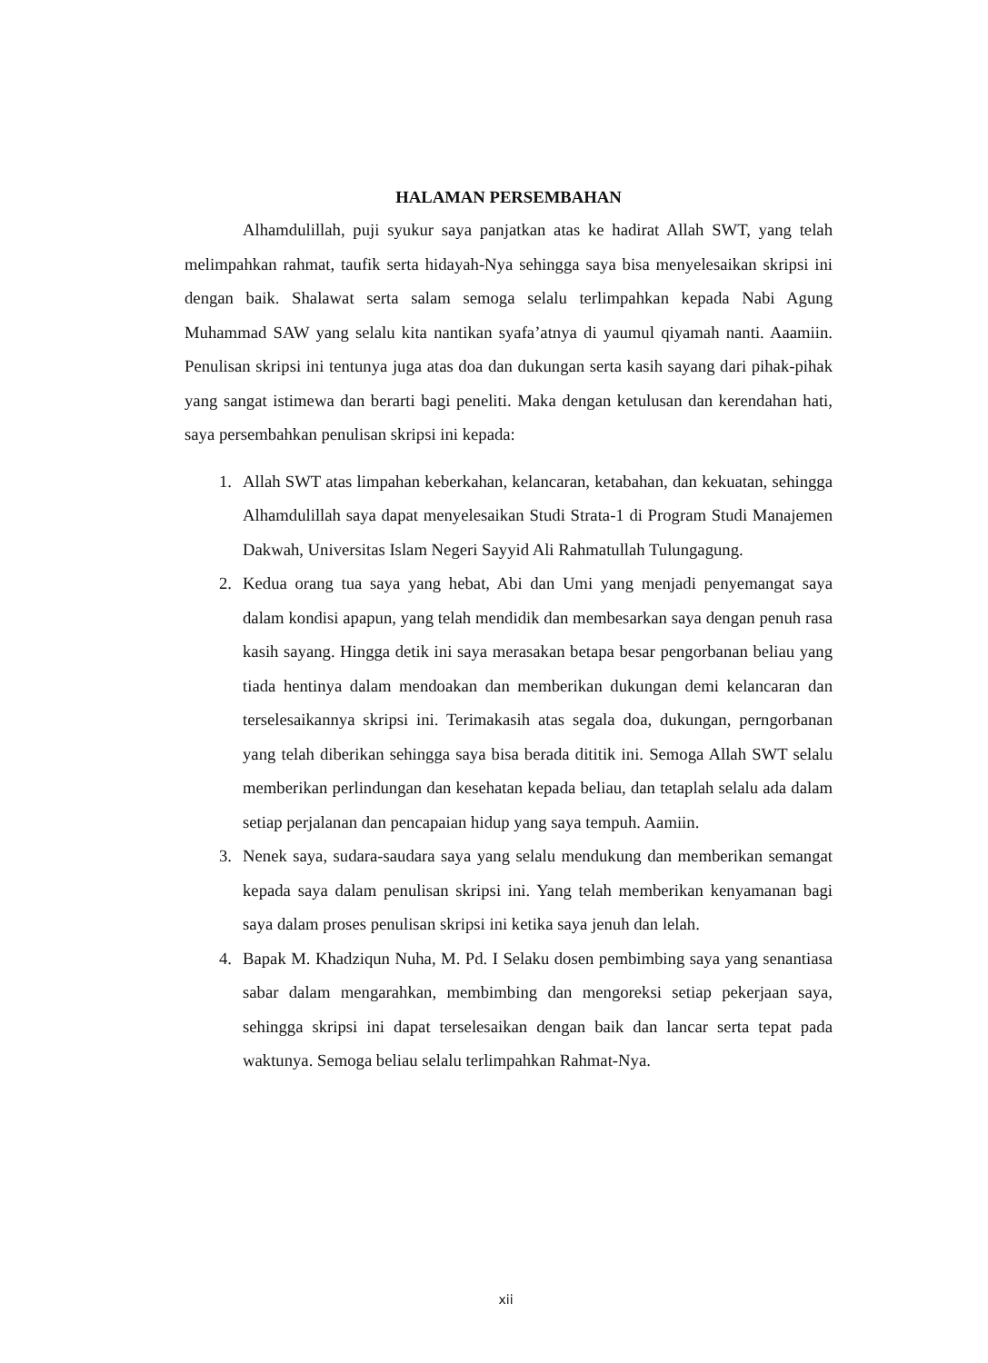HALAMAN PERSEMBAHAN
Alhamdulillah, puji syukur saya panjatkan atas ke hadirat Allah SWT, yang telah melimpahkan rahmat, taufik serta hidayah-Nya sehingga saya bisa menyelesaikan skripsi ini dengan baik. Shalawat serta salam semoga selalu terlimpahkan kepada Nabi Agung Muhammad SAW yang selalu kita nantikan syafa’atnya di yaumul qiyamah nanti. Aaamiin. Penulisan skripsi ini tentunya juga atas doa dan dukungan serta kasih sayang dari pihak-pihak yang sangat istimewa dan berarti bagi peneliti. Maka dengan ketulusan dan kerendahan hati, saya persembahkan penulisan skripsi ini kepada:
1. Allah SWT atas limpahan keberkahan, kelancaran, ketabahan, dan kekuatan, sehingga Alhamdulillah saya dapat menyelesaikan Studi Strata-1 di Program Studi Manajemen Dakwah, Universitas Islam Negeri Sayyid Ali Rahmatullah Tulungagung.
2. Kedua orang tua saya yang hebat, Abi dan Umi yang menjadi penyemangat saya dalam kondisi apapun, yang telah mendidik dan membesarkan saya dengan penuh rasa kasih sayang. Hingga detik ini saya merasakan betapa besar pengorbanan beliau yang tiada hentinya dalam mendoakan dan memberikan dukungan demi kelancaran dan terselesaikannya skripsi ini. Terimakasih atas segala doa, dukungan, perngorbanan yang telah diberikan sehingga saya bisa berada dititik ini. Semoga Allah SWT selalu memberikan perlindungan dan kesehatan kepada beliau, dan tetaplah selalu ada dalam setiap perjalanan dan pencapaian hidup yang saya tempuh. Aamiin.
3. Nenek saya, sudara-saudara saya yang selalu mendukung dan memberikan semangat kepada saya dalam penulisan skripsi ini. Yang telah memberikan kenyamanan bagi saya dalam proses penulisan skripsi ini ketika saya jenuh dan lelah.
4. Bapak M. Khadziqun Nuha, M. Pd. I Selaku dosen pembimbing saya yang senantiasa sabar dalam mengarahkan, membimbing dan mengoreksi setiap pekerjaan saya, sehingga skripsi ini dapat terselesaikan dengan baik dan lancar serta tepat pada waktunya. Semoga beliau selalu terlimpahkan Rahmat-Nya.
xii